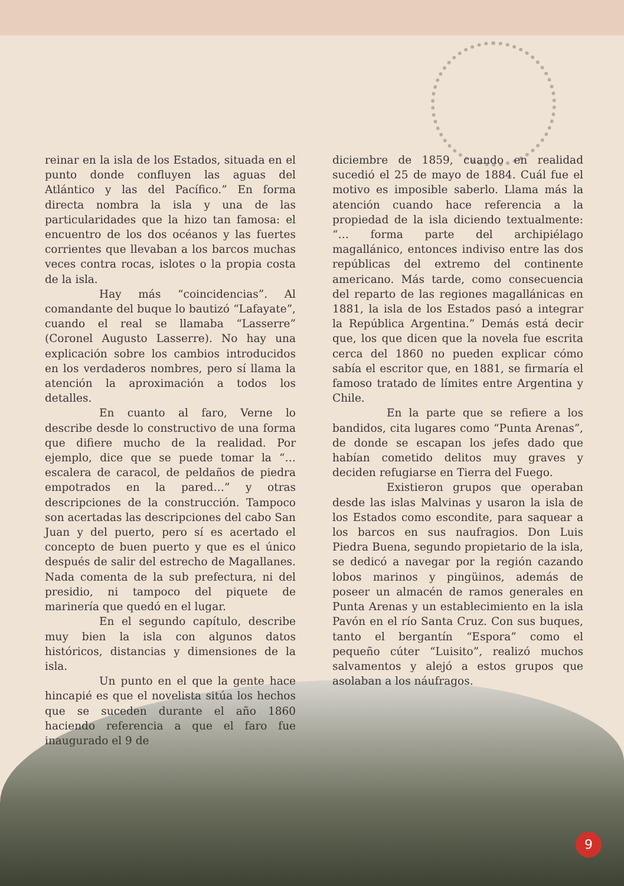reinar en la isla de los Estados, situada en el punto donde confluyen las aguas del Atlántico y las del Pacífico.” En forma directa nombra la isla y una de las particularidades que la hizo tan famosa: el encuentro de los dos océanos y las fuertes corrientes que llevaban a los barcos muchas veces contra rocas, islotes o la propia costa de la isla.
Hay más “coincidencias”. Al comandante del buque lo bautizó “Lafayate”, cuando el real se llamaba “Lasserre” (Coronel Augusto Lasserre). No hay una explicación sobre los cambios introducidos en los verdaderos nombres, pero sí llama la atención la aproximación a todos los detalles.
En cuanto al faro, Verne lo describe desde lo constructivo de una forma que difiere mucho de la realidad. Por ejemplo, dice que se puede tomar la “… escalera de caracol, de peldaños de piedra empotrados en la pared…” y otras descripciones de la construcción. Tampoco son acertadas las descripciones del cabo San Juan y del puerto, pero sí es acertado el concepto de buen puerto y que es el único después de salir del estrecho de Magallanes. Nada comenta de la sub prefectura, ni del presidio, ni tampoco del piquete de marinería que quedó en el lugar.
En el segundo capítulo, describe muy bien la isla con algunos datos históricos, distancias y dimensiones de la isla.
Un punto en el que la gente hace hincapié es que el novelista sitúa los hechos que se suceden durante el año 1860 haciendo referencia a que el faro fue inaugurado el 9 de
diciembre de 1859, cuando en realidad sucedió el 25 de mayo de 1884. Cuál fue el motivo es imposible saberlo. Llama más la atención cuando hace referencia a la propiedad de la isla diciendo textualmente: “… forma parte del archipiélago magallánico, entonces indiviso entre las dos repúblicas del extremo del continente americano. Más tarde, como consecuencia del reparto de las regiones magallánicas en 1881, la isla de los Estados pasó a integrar la República Argentina.” Demás está decir que, los que dicen que la novela fue escrita cerca del 1860 no pueden explicar cómo sabía el escritor que, en 1881, se firmaría el famoso tratado de límites entre Argentina y Chile.
En la parte que se refiere a los bandidos, cita lugares como “Punta Arenas”, de donde se escapan los jefes dado que habían cometido delitos muy graves y deciden refugiarse en Tierra del Fuego.
Existieron grupos que operaban desde las islas Malvinas y usaron la isla de los Estados como escondite, para saquear a los barcos en sus naufragios. Don Luis Piedra Buena, segundo propietario de la isla, se dedicó a navegar por la región cazando lobos marinos y pingüinos, además de poseer un almacén de ramos generales en Punta Arenas y un establecimiento en la isla Pavón en el río Santa Cruz. Con sus buques, tanto el bergantín “Espora” como el pequeño cúter “Luisito”, realizó muchos salvamentos y alejó a estos grupos que asolaban a los náufragos.
9